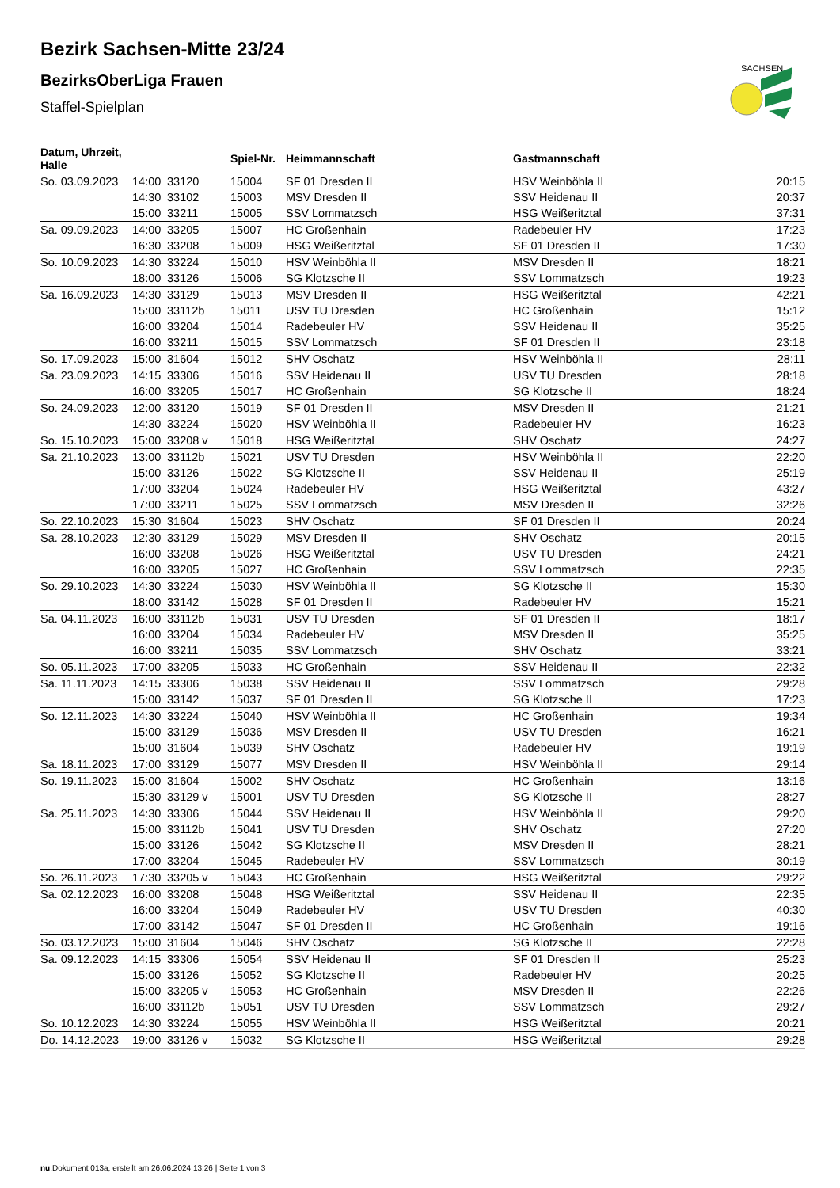SACHSEN
Bezirk Sachsen-Mitte 23/24
BezirksOberLiga Frauen
Staffel-Spielplan
| Datum, Uhrzeit, Halle | | | Spiel-Nr. | Heimmannschaft | Gastmannschaft | |
| --- | --- | --- | --- | --- | --- | --- |
| So. 03.09.2023 | 14:00 | 33120 | 15004 | SF 01 Dresden II | HSV Weinböhla II | 20:15 |
| | 14:30 | 33102 | 15003 | MSV Dresden II | SSV Heidenau II | 20:37 |
| | 15:00 | 33211 | 15005 | SSV Lommatzsch | HSG Weißeritztal | 37:31 |
| Sa. 09.09.2023 | 14:00 | 33205 | 15007 | HC Großenhain | Radebeuler HV | 17:23 |
| | 16:30 | 33208 | 15009 | HSG Weißeritztal | SF 01 Dresden II | 17:30 |
| So. 10.09.2023 | 14:30 | 33224 | 15010 | HSV Weinböhla II | MSV Dresden II | 18:21 |
| | 18:00 | 33126 | 15006 | SG Klotzsche II | SSV Lommatzsch | 19:23 |
| Sa. 16.09.2023 | 14:30 | 33129 | 15013 | MSV Dresden II | HSG Weißeritztal | 42:21 |
| | 15:00 | 33112b | 15011 | USV TU Dresden | HC Großenhain | 15:12 |
| | 16:00 | 33204 | 15014 | Radebeuler HV | SSV Heidenau II | 35:25 |
| | 16:00 | 33211 | 15015 | SSV Lommatzsch | SF 01 Dresden II | 23:18 |
| So. 17.09.2023 | 15:00 | 31604 | 15012 | SHV Oschatz | HSV Weinböhla II | 28:11 |
| Sa. 23.09.2023 | 14:15 | 33306 | 15016 | SSV Heidenau II | USV TU Dresden | 28:18 |
| | 16:00 | 33205 | 15017 | HC Großenhain | SG Klotzsche II | 18:24 |
| So. 24.09.2023 | 12:00 | 33120 | 15019 | SF 01 Dresden II | MSV Dresden II | 21:21 |
| | 14:30 | 33224 | 15020 | HSV Weinböhla II | Radebeuler HV | 16:23 |
| So. 15.10.2023 | 15:00 | 33208 v | 15018 | HSG Weißeritztal | SHV Oschatz | 24:27 |
| Sa. 21.10.2023 | 13:00 | 33112b | 15021 | USV TU Dresden | HSV Weinböhla II | 22:20 |
| | 15:00 | 33126 | 15022 | SG Klotzsche II | SSV Heidenau II | 25:19 |
| | 17:00 | 33204 | 15024 | Radebeuler HV | HSG Weißeritztal | 43:27 |
| | 17:00 | 33211 | 15025 | SSV Lommatzsch | MSV Dresden II | 32:26 |
| So. 22.10.2023 | 15:30 | 31604 | 15023 | SHV Oschatz | SF 01 Dresden II | 20:24 |
| Sa. 28.10.2023 | 12:30 | 33129 | 15029 | MSV Dresden II | SHV Oschatz | 20:15 |
| | 16:00 | 33208 | 15026 | HSG Weißeritztal | USV TU Dresden | 24:21 |
| | 16:00 | 33205 | 15027 | HC Großenhain | SSV Lommatzsch | 22:35 |
| So. 29.10.2023 | 14:30 | 33224 | 15030 | HSV Weinböhla II | SG Klotzsche II | 15:30 |
| | 18:00 | 33142 | 15028 | SF 01 Dresden II | Radebeuler HV | 15:21 |
| Sa. 04.11.2023 | 16:00 | 33112b | 15031 | USV TU Dresden | SF 01 Dresden II | 18:17 |
| | 16:00 | 33204 | 15034 | Radebeuler HV | MSV Dresden II | 35:25 |
| | 16:00 | 33211 | 15035 | SSV Lommatzsch | SHV Oschatz | 33:21 |
| So. 05.11.2023 | 17:00 | 33205 | 15033 | HC Großenhain | SSV Heidenau II | 22:32 |
| Sa. 11.11.2023 | 14:15 | 33306 | 15038 | SSV Heidenau II | SSV Lommatzsch | 29:28 |
| | 15:00 | 33142 | 15037 | SF 01 Dresden II | SG Klotzsche II | 17:23 |
| So. 12.11.2023 | 14:30 | 33224 | 15040 | HSV Weinböhla II | HC Großenhain | 19:34 |
| | 15:00 | 33129 | 15036 | MSV Dresden II | USV TU Dresden | 16:21 |
| | 15:00 | 31604 | 15039 | SHV Oschatz | Radebeuler HV | 19:19 |
| Sa. 18.11.2023 | 17:00 | 33129 | 15077 | MSV Dresden II | HSV Weinböhla II | 29:14 |
| So. 19.11.2023 | 15:00 | 31604 | 15002 | SHV Oschatz | HC Großenhain | 13:16 |
| | 15:30 | 33129 v | 15001 | USV TU Dresden | SG Klotzsche II | 28:27 |
| Sa. 25.11.2023 | 14:30 | 33306 | 15044 | SSV Heidenau II | HSV Weinböhla II | 29:20 |
| | 15:00 | 33112b | 15041 | USV TU Dresden | SHV Oschatz | 27:20 |
| | 15:00 | 33126 | 15042 | SG Klotzsche II | MSV Dresden II | 28:21 |
| | 17:00 | 33204 | 15045 | Radebeuler HV | SSV Lommatzsch | 30:19 |
| So. 26.11.2023 | 17:30 | 33205 v | 15043 | HC Großenhain | HSG Weißeritztal | 29:22 |
| Sa. 02.12.2023 | 16:00 | 33208 | 15048 | HSG Weißeritztal | SSV Heidenau II | 22:35 |
| | 16:00 | 33204 | 15049 | Radebeuler HV | USV TU Dresden | 40:30 |
| | 17:00 | 33142 | 15047 | SF 01 Dresden II | HC Großenhain | 19:16 |
| So. 03.12.2023 | 15:00 | 31604 | 15046 | SHV Oschatz | SG Klotzsche II | 22:28 |
| Sa. 09.12.2023 | 14:15 | 33306 | 15054 | SSV Heidenau II | SF 01 Dresden II | 25:23 |
| | 15:00 | 33126 | 15052 | SG Klotzsche II | Radebeuler HV | 20:25 |
| | 15:00 | 33205 v | 15053 | HC Großenhain | MSV Dresden II | 22:26 |
| | 16:00 | 33112b | 15051 | USV TU Dresden | SSV Lommatzsch | 29:27 |
| So. 10.12.2023 | 14:30 | 33224 | 15055 | HSV Weinböhla II | HSG Weißeritztal | 20:21 |
| Do. 14.12.2023 | 19:00 | 33126 v | 15032 | SG Klotzsche II | HSG Weißeritztal | 29:28 |
nu.Dokument 013a, erstellt am 26.06.2024 13:26 | Seite 1 von 3